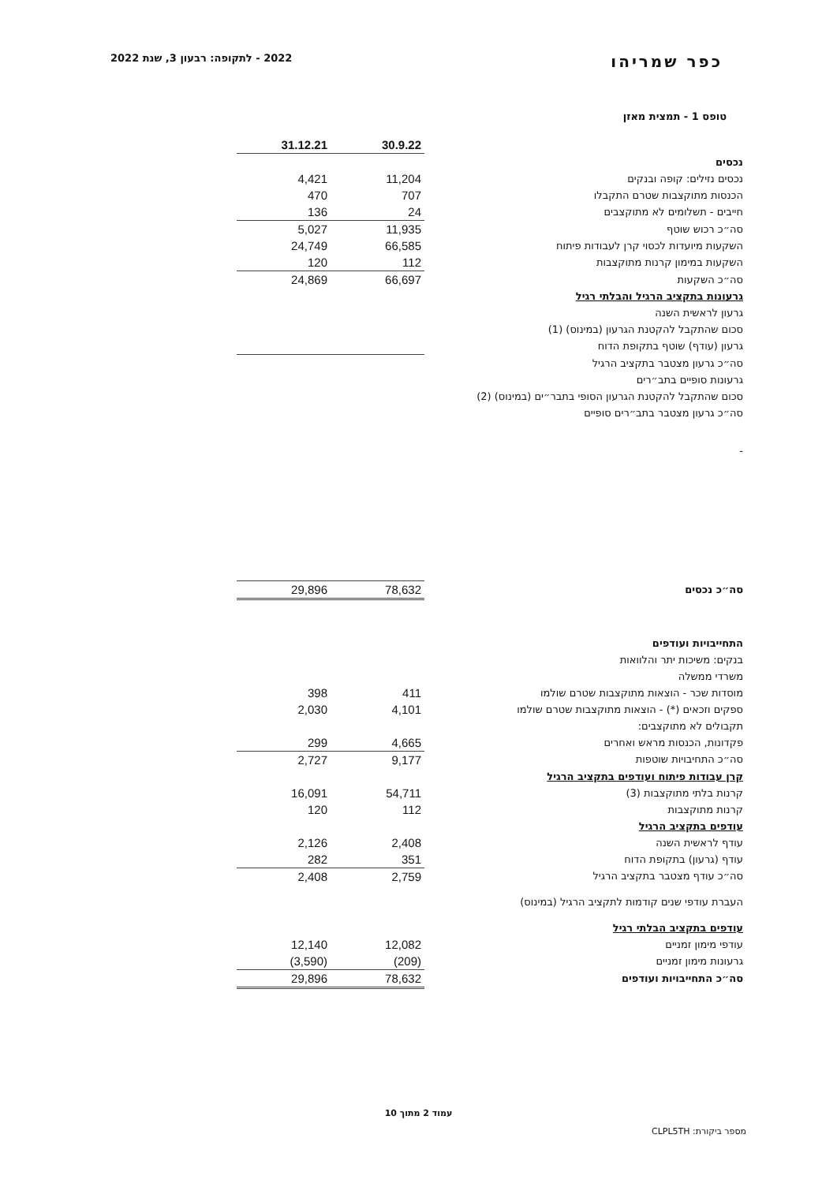כפר שמריהו
2022 - לתקופה: רבעון 3, שנת 2022
טופס 1 - תמצית מאזן
| | 30.9.22 | 31.12.21 |
| נכסים | | |
| נכסים נזילים: קופה ובנקים | 11,204 | 4,421 |
| הכנסות מתוקצבות שטרם התקבלו | 707 | 470 |
| חייבים - תשלומים לא מתוקצבים | 24 | 136 |
| סה״כ רכוש שוטף | 11,935 | 5,027 |
| השקעות מיועדות לכסוי קרן לעבודות פיתוח | 66,585 | 24,749 |
| השקעות במימון קרנות מתוקצבות | 112 | 120 |
| סה״כ השקעות | 66,697 | 24,869 |
| גרעונות בתקציב הרגיל והבלתי רגיל | | |
| גרעון לראשית השנה | | |
| סכום שהתקבל להקטנת הגרעון (במינוס) (1) | | |
| גרעון (עודף) שוטף בתקופת הדוח | | |
| סה״כ גרעון מצטבר בתקציב הרגיל | | |
| גרעונות סופיים בתב״רים | | |
| סכום שהתקבל להקטנת הגרעון הסופי בתבר״ים (במינוס) (2) | | |
| סה״כ גרעון מצטבר בתב״רים סופיים | | |
| - | | |
| סה״כ נכסים | 78,632 | 29,896 |
| התחייבויות ועודפים | | |
| בנקים: משיכות יתר והלוואות | | |
| משרדי ממשלה | | |
| מוסדות שכר - הוצאות מתוקצבות שטרם שולמו | 411 | 398 |
| ספקים וזכאים (*) - הוצאות מתוקצבות שטרם שולמו | 4,101 | 2,030 |
| תקבולים לא מתוקצבים: | | |
| פקדונות, הכנסות מראש ואחרים | 4,665 | 299 |
| סה״כ התחיבויות שוטפות | 9,177 | 2,727 |
| קרן עבודות פיתוח ועודפים בתקציב הרגיל | | |
| קרנות בלתי מתוקצבות (3) | 54,711 | 16,091 |
| קרנות מתוקצבות | 112 | 120 |
| עודפים בתקציב הרגיל | | |
| עודף לראשית השנה | 2,408 | 2,126 |
| עודף (גרעון) בתקופת הדוח | 351 | 282 |
| סה״כ עודף מצטבר בתקציב הרגיל | 2,759 | 2,408 |
| העברת עודפי שנים קודמות לתקציב הרגיל (במינוס) | | |
| עודפים בתקציב הבלתי רגיל | | |
| עודפי מימון זמניים | 12,082 | 12,140 |
| גרעונות מימון זמניים | (209) | (3,590) |
| סה״כ התחייבויות ועודפים | 78,632 | 29,896 |
עמוד 2 מתוך 10
מספר ביקורת: CLPL5TH